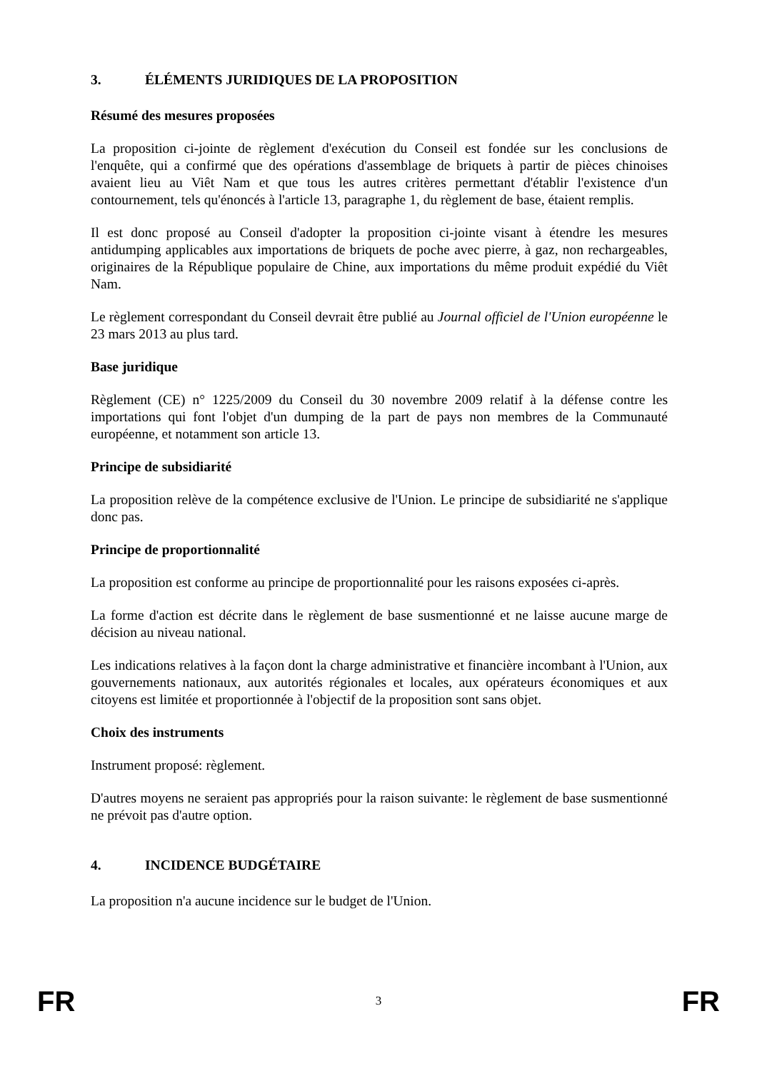3. ÉLÉMENTS JURIDIQUES DE LA PROPOSITION
Résumé des mesures proposées
La proposition ci-jointe de règlement d'exécution du Conseil est fondée sur les conclusions de l'enquête, qui a confirmé que des opérations d'assemblage de briquets à partir de pièces chinoises avaient lieu au Viêt Nam et que tous les autres critères permettant d'établir l'existence d'un contournement, tels qu'énoncés à l'article 13, paragraphe 1, du règlement de base, étaient remplis.
Il est donc proposé au Conseil d'adopter la proposition ci-jointe visant à étendre les mesures antidumping applicables aux importations de briquets de poche avec pierre, à gaz, non rechargeables, originaires de la République populaire de Chine, aux importations du même produit expédié du Viêt Nam.
Le règlement correspondant du Conseil devrait être publié au Journal officiel de l'Union européenne le 23 mars 2013 au plus tard.
Base juridique
Règlement (CE) n° 1225/2009 du Conseil du 30 novembre 2009 relatif à la défense contre les importations qui font l'objet d'un dumping de la part de pays non membres de la Communauté européenne, et notamment son article 13.
Principe de subsidiarité
La proposition relève de la compétence exclusive de l'Union. Le principe de subsidiarité ne s'applique donc pas.
Principe de proportionnalité
La proposition est conforme au principe de proportionnalité pour les raisons exposées ci-après.
La forme d'action est décrite dans le règlement de base susmentionné et ne laisse aucune marge de décision au niveau national.
Les indications relatives à la façon dont la charge administrative et financière incombant à l'Union, aux gouvernements nationaux, aux autorités régionales et locales, aux opérateurs économiques et aux citoyens est limitée et proportionnée à l'objectif de la proposition sont sans objet.
Choix des instruments
Instrument proposé: règlement.
D'autres moyens ne seraient pas appropriés pour la raison suivante: le règlement de base susmentionné ne prévoit pas d'autre option.
4. INCIDENCE BUDGÉTAIRE
La proposition n'a aucune incidence sur le budget de l'Union.
FR
3
FR